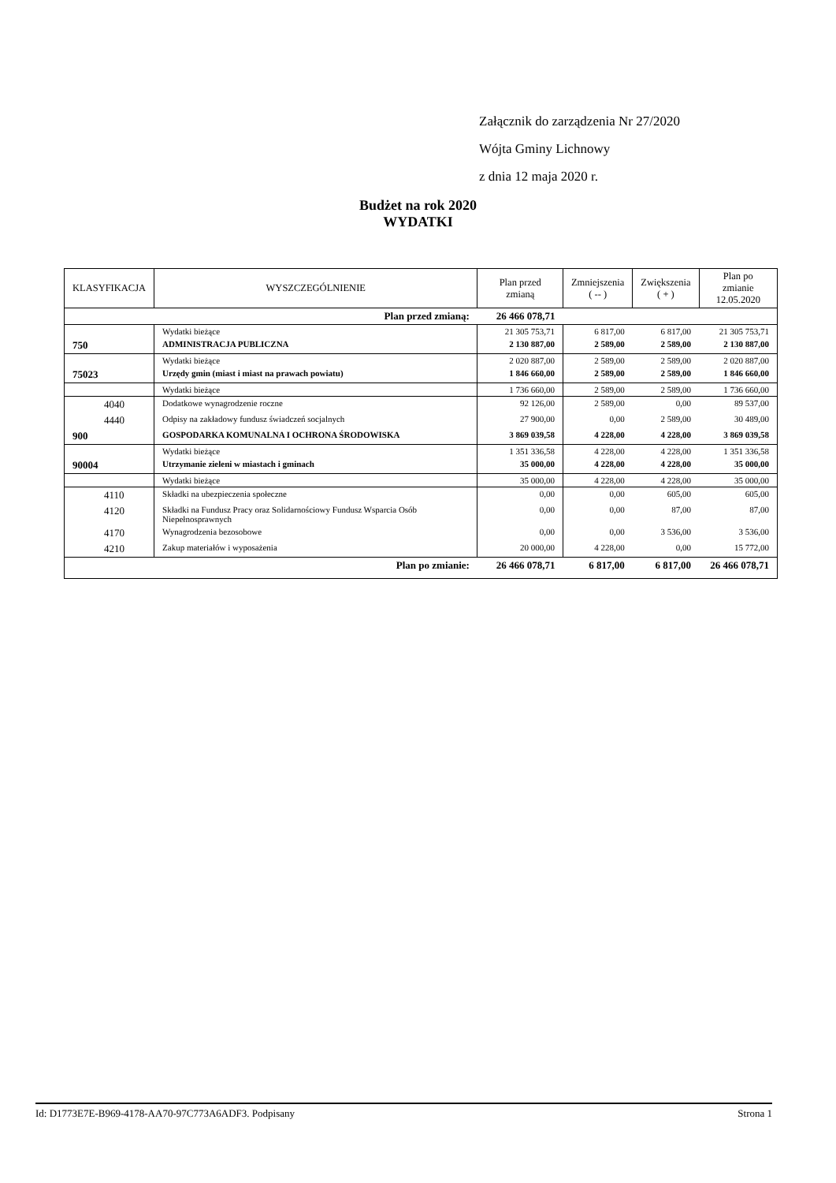Załącznik do zarządzenia Nr 27/2020
Wójta Gminy Lichnowy
z dnia 12 maja 2020 r.
Budżet na rok 2020
WYDATKI
| KLASYFIKACJA | WYSZCZEGÓLNIENIE | Plan przed zmianą | Zmniejszenia ( -- ) | Zwiększenia ( + ) | Plan po zmianie 12.05.2020 |
| --- | --- | --- | --- | --- | --- |
| Plan przed zmianą: | | 26 466 078,71 | | | |
| | Wydatki bieżące | 21 305 753,71 | 6 817,00 | 6 817,00 | 21 305 753,71 |
| 750 | ADMINISTRACJA PUBLICZNA | 2 130 887,00 | 2 589,00 | 2 589,00 | 2 130 887,00 |
| | Wydatki bieżące | 2 020 887,00 | 2 589,00 | 2 589,00 | 2 020 887,00 |
| 75023 | Urzędy gmin (miast i miast na prawach powiatu) | 1 846 660,00 | 2 589,00 | 2 589,00 | 1 846 660,00 |
| | Wydatki bieżące | 1 736 660,00 | 2 589,00 | 2 589,00 | 1 736 660,00 |
| 4040 | Dodatkowe wynagrodzenie roczne | 92 126,00 | 2 589,00 | 0,00 | 89 537,00 |
| 4440 | Odpisy na zakładowy fundusz świadczeń socjalnych | 27 900,00 | 0,00 | 2 589,00 | 30 489,00 |
| 900 | GOSPODARKA KOMUNALNA I OCHRONA ŚRODOWISKA | 3 869 039,58 | 4 228,00 | 4 228,00 | 3 869 039,58 |
| | Wydatki bieżące | 1 351 336,58 | 4 228,00 | 4 228,00 | 1 351 336,58 |
| 90004 | Utrzymanie zieleni w miastach i gminach | 35 000,00 | 4 228,00 | 4 228,00 | 35 000,00 |
| | Wydatki bieżące | 35 000,00 | 4 228,00 | 4 228,00 | 35 000,00 |
| 4110 | Składki na ubezpieczenia społeczne | 0,00 | 0,00 | 605,00 | 605,00 |
| 4120 | Składki na Fundusz Pracy oraz Solidarnościowy Fundusz Wsparcia Osób Niepełnosprawnych | 0,00 | 0,00 | 87,00 | 87,00 |
| 4170 | Wynagrodzenia bezosobowe | 0,00 | 0,00 | 3 536,00 | 3 536,00 |
| 4210 | Zakup materiałów i wyposażenia | 20 000,00 | 4 228,00 | 0,00 | 15 772,00 |
| Plan po zmianie: | | 26 466 078,71 | 6 817,00 | 6 817,00 | 26 466 078,71 |
Id: D1773E7E-B969-4178-AA70-97C773A6ADF3. Podpisany Strona 1